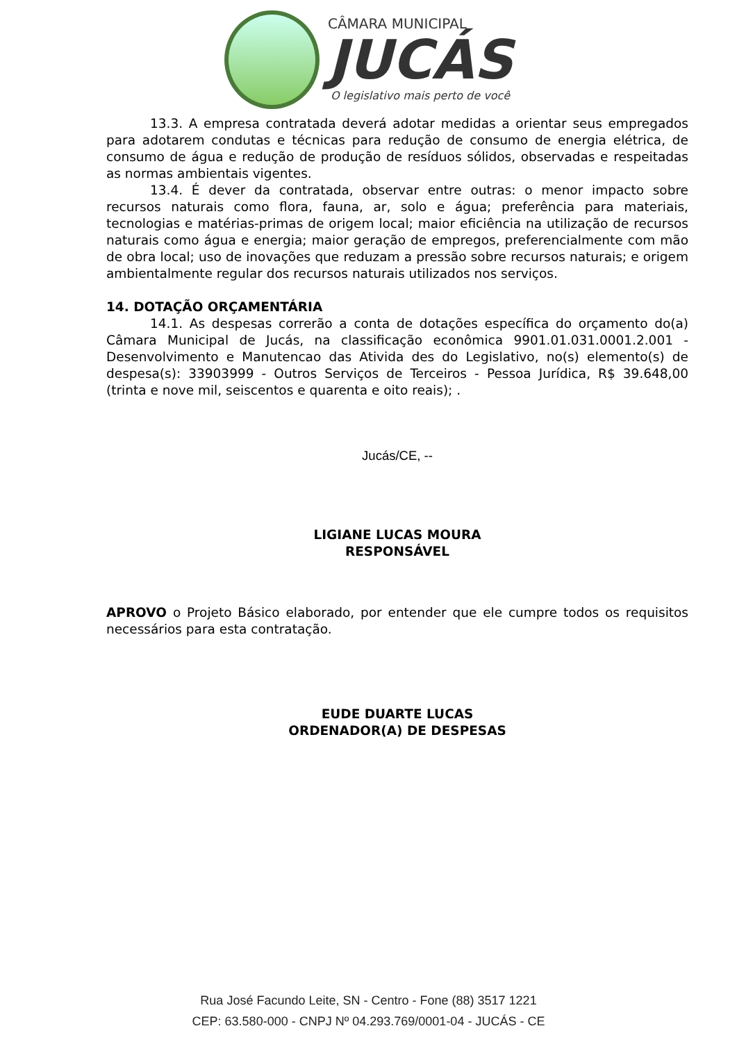CÂMARA MUNICIPAL
JUCÁS
O legislativo mais perto de você
13.3. A empresa contratada deverá adotar medidas a orientar seus empregados para adotarem condutas e técnicas para redução de consumo de energia elétrica, de consumo de água e redução de produção de resíduos sólidos, observadas e respeitadas as normas ambientais vigentes.
13.4. É dever da contratada, observar entre outras: o menor impacto sobre recursos naturais como flora, fauna, ar, solo e água; preferência para materiais, tecnologias e matérias-primas de origem local; maior eficiência na utilização de recursos naturais como água e energia; maior geração de empregos, preferencialmente com mão de obra local; uso de inovações que reduzam a pressão sobre recursos naturais; e origem ambientalmente regular dos recursos naturais utilizados nos serviços.
14. DOTAÇÃO ORÇAMENTÁRIA
14.1. As despesas correrão a conta de dotações específica do orçamento do(a) Câmara Municipal de Jucás, na classificação econômica 9901.01.031.0001.2.001 - Desenvolvimento e Manutencao das Ativida des do Legislativo, no(s) elemento(s) de despesa(s): 33903999 - Outros Serviços de Terceiros - Pessoa Jurídica, R$ 39.648,00 (trinta e nove mil, seiscentos e quarenta e oito reais); .
Jucás/CE, --
LIGIANE LUCAS MOURA
RESPONSÁVEL
APROVO o Projeto Básico elaborado, por entender que ele cumpre todos os requisitos necessários para esta contratação.
EUDE DUARTE LUCAS
ORDENADOR(A) DE DESPESAS
Rua José Facundo Leite, SN - Centro - Fone (88) 3517 1221
CEP: 63.580-000 - CNPJ Nº 04.293.769/0001-04 - JUCÁS - CE